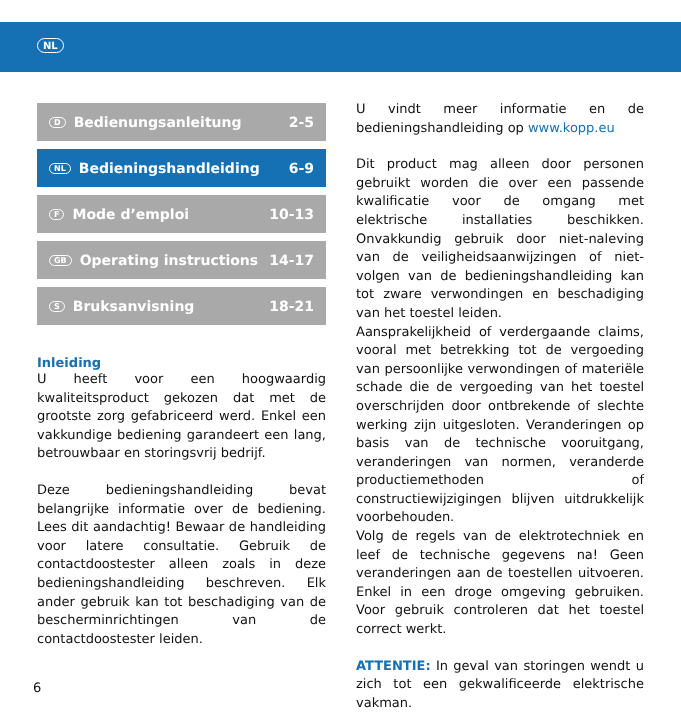NL
D Bedienungsanleitung 2-5
NL Bedieningshandleiding 6-9
F Mode d’emploi 10-13
GB Operating instructions 14-17
S Bruksanvisning 18-21
Inleiding
U heeft voor een hoogwaardig kwaliteitsproduct gekozen dat met de grootste zorg gefabriceerd werd. Enkel een vakkundige bediening garandeert een lang, betrouwbaar en storingsvrij bedrijf.
Deze bedieningshandleiding bevat belangrijke informatie over de bediening. Lees dit aandachtig! Bewaar de handleiding voor latere consultatie. Gebruik de contactdoostester alleen zoals in deze bedieningshandleiding beschreven. Elk ander gebruik kan tot beschadiging van de bescherminrichtingen van de contactdoostester leiden.
U vindt meer informatie en de bedieningshandleiding op www.kopp.eu
Dit product mag alleen door personen gebruikt worden die over een passende kwalificatie voor de omgang met elektrische installaties beschikken. Onvakkundig gebruik door niet-naleving van de veiligheidsaanwijzingen of niet-volgen van de bedieningshandleiding kan tot zware verwondingen en beschadiging van het toestel leiden.
Aansprakelijkheid of verdergaande claims, vooral met betrekking tot de vergoeding van persoonlijke verwondingen of materiële schade die de vergoeding van het toestel overschrijden door ontbrekende of slechte werking zijn uitgesloten. Veranderingen op basis van de technische vooruitgang, veranderingen van normen, veranderde productiemethoden of constructiewijzigingen blijven uitdrukkelijk voorbehouden.
Volg de regels van de elektrotechniek en leef de technische gegevens na! Geen veranderingen aan de toestellen uitvoeren. Enkel in een droge omgeving gebruiken. Voor gebruik controleren dat het toestel correct werkt.
ATTENTIE: In geval van storingen wendt u zich tot een gekwalificeerde elektrische vakman.
6